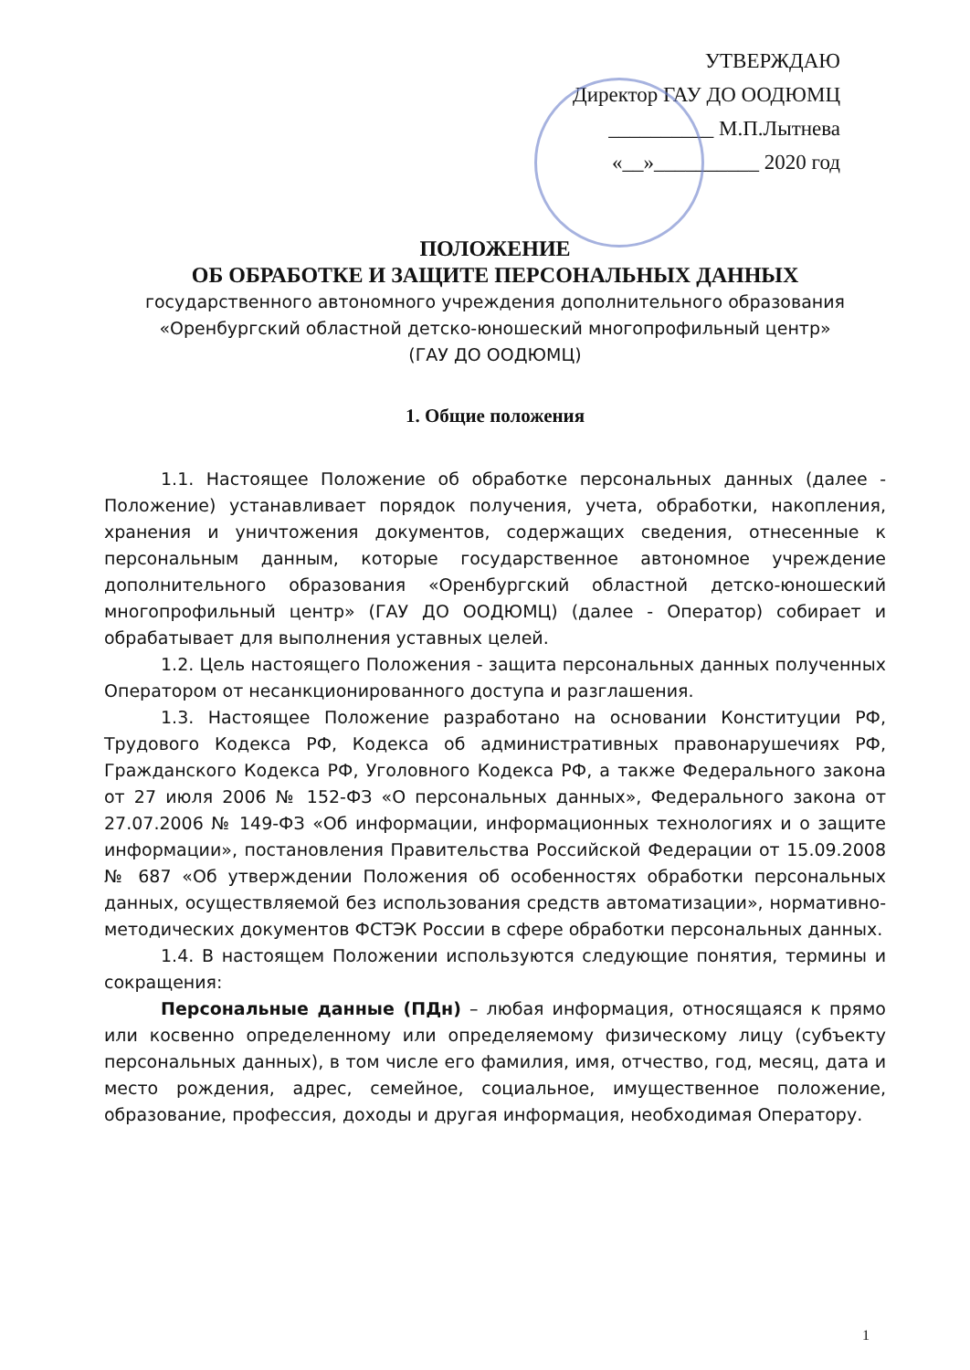УТВЕРЖДАЮ
Директор ГАУ ДО ООДЮМЦ
__________ М.П.Лытнева
«__»__________ 2020 год
ПОЛОЖЕНИЕ
ОБ ОБРАБОТКЕ И ЗАЩИТЕ ПЕРСОНАЛЬНЫХ ДАННЫХ
государственного автономного учреждения дополнительного образования
«Оренбургский областной детско-юношеский многопрофильный центр»
(ГАУ ДО ООДЮМЦ)
1. Общие положения
1.1. Настоящее Положение об обработке персональных данных (далее - Положение) устанавливает порядок получения, учета, обработки, накопления, хранения и уничтожения документов, содержащих сведения, отнесенные к персональным данным, которые государственное автономное учреждение дополнительного образования «Оренбургский областной детско-юношеский многопрофильный центр» (ГАУ ДО ООДЮМЦ) (далее - Оператор) собирает и обрабатывает для выполнения уставных целей.
1.2. Цель настоящего Положения - защита персональных данных полученных Оператором от несанкционированного доступа и разглашения.
1.3. Настоящее Положение разработано на основании Конституции РФ, Трудового Кодекса РФ, Кодекса об административных правонарушечиях РФ, Гражданского Кодекса РФ, Уголовного Кодекса РФ, а также Федерального закона от 27 июля 2006 № 152-ФЗ «О персональных данных», Федерального закона от 27.07.2006 № 149-ФЗ «Об информации, информационных технологиях и о защите информации», постановления Правительства Российской Федерации от 15.09.2008 № 687 «Об утверждении Положения об особенностях обработки персональных данных, осуществляемой без использования средств автоматизации», нормативно-методических документов ФСТЭК России в сфере обработки персональных данных.
1.4. В настоящем Положении используются следующие понятия, термины и сокращения:
Персональные данные (ПДн) – любая информация, относящаяся к прямо или косвенно определенному или определяемому физическому лицу (субъекту персональных данных), в том числе его фамилия, имя, отчество, год, месяц, дата и место рождения, адрес, семейное, социальное, имущественное положение, образование, профессия, доходы и другая информация, необходимая Оператору.
1